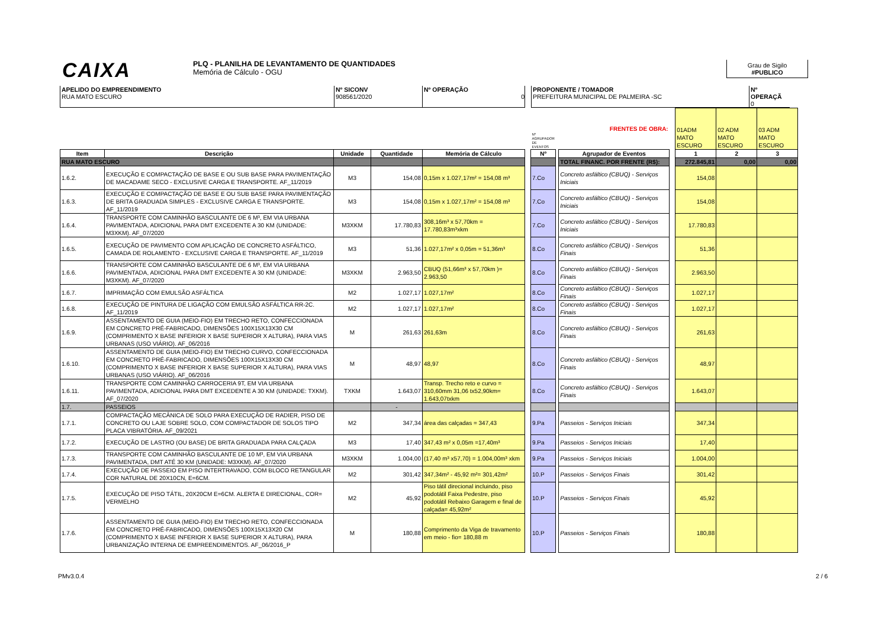CAIXA
PLQ - PLANILHA DE LEVANTAMENTO DE QUANTIDADES
Memória de Cálculo - OGU
Grau de Sigilo
#PUBLICO
APELIDO DO EMPREENDIMENTO
RUA MATO ESCURO
Nº SICONV
908561/2020
Nº OPERAÇÃO
0
PROPONENTE / TOMADOR
PREFEITURA MUNICIPAL DE PALMEIRA -SC
Nº OPERAÇÃ
0
| | | | | | | Nº AGRUPADOR DE EVENTOS | | FRENTES DE OBRA: | | 01ADM MATO ESCURO | 02 ADM MATO ESCURO | 03 ADM MATO ESCURO |
| Item | Descrição | Unidade | Quantidade | Memória de Cálculo | | Nº | | Agrupador de Eventos | | 1 | 2 | 3 |
| RUA MATO ESCURO | | | | | | | | TOTAL FINANC. POR FRENTE (R$): | | 272.845,81 | 0,00 | 0,00 |
| 1.6.2. | EXECUÇÃO E COMPACTAÇÃO DE BASE E OU SUB BASE PARA PAVIMENTAÇÃO DE MACADAME SECO - EXCLUSIVE CARGA E TRANSPORTE. AF_11/2019 | M3 | 154,08 | 0,15m x 1.027,17m² = 154,08 m³ | | 7.Co | | Concreto asfáltico (CBUQ) - Serviços Iniciais | | 154,08 | | |
| 1.6.3. | EXECUÇÃO E COMPACTAÇÃO DE BASE E OU SUB BASE PARA PAVIMENTAÇÃO DE BRITA GRADUADA SIMPLES - EXCLUSIVE CARGA E TRANSPORTE. AF_11/2019 | M3 | 154,08 | 0,15m x 1.027,17m² = 154,08 m³ | | 7.Co | | Concreto asfáltico (CBUQ) - Serviços Iniciais | | 154,08 | | |
| 1.6.4. | TRANSPORTE COM CAMINHÃO BASCULANTE DE 6 M³, EM VIA URBANA PAVIMENTADA, ADICIONAL PARA DMT EXCEDENTE A 30 KM (UNIDADE: M3XKM). AF_07/2020 | M3XKM | 17.780,83 | 308,16m³ x 57,70km = 17.780,83m³xkm | | 7.Co | | Concreto asfáltico (CBUQ) - Serviços Iniciais | | 17.780,83 | | |
| 1.6.5. | EXECUÇÃO DE PAVIMENTO COM APLICAÇÃO DE CONCRETO ASFÁLTICO, CAMADA DE ROLAMENTO - EXCLUSIVE CARGA E TRANSPORTE. AF_11/2019 | M3 | 51,36 | 1.027,17m² x 0,05m = 51,36m³ | | 8.Co | | Concreto asfáltico (CBUQ) - Serviços Finais | | 51,36 | | |
| 1.6.6. | TRANSPORTE COM CAMINHÃO BASCULANTE DE 6 M³, EM VIA URBANA PAVIMENTADA, ADICIONAL PARA DMT EXCEDENTE A 30 KM (UNIDADE: M3XKM). AF_07/2020 | M3XKM | 2.963,50 | CBUQ (51,66m³ x 57,70km )= 2.963,50 | | 8.Co | | Concreto asfáltico (CBUQ) - Serviços Finais | | 2.963,50 | | |
| 1.6.7. | IMPRIMAÇÃO COM EMULSÃO ASFÁLTICA | M2 | 1.027,17 | 1.027,17m² | | 8.Co | | Concreto asfáltico (CBUQ) - Serviços Finais | | 1.027,17 | | |
| 1.6.8. | EXECUÇÃO DE PINTURA DE LIGAÇÃO COM EMULSÃO ASFÁLTICA RR-2C. AF_11/2019 | M2 | 1.027,17 | 1.027,17m² | | 8.Co | | Concreto asfáltico (CBUQ) - Serviços Finais | | 1.027,17 | | |
| 1.6.9. | ASSENTAMENTO DE GUIA (MEIO-FIO) EM TRECHO RETO, CONFECCIONADA EM CONCRETO PRÉ-FABRICADO, DIMENSÕES 100X15X13X30 CM (COMPRIMENTO X BASE INFERIOR X BASE SUPERIOR X ALTURA), PARA VIAS URBANAS (USO VIÁRIO). AF_06/2016 | M | 261,63 | 261,63m | | 8.Co | | Concreto asfáltico (CBUQ) - Serviços Finais | | 261,63 | | |
| 1.6.10. | ASSENTAMENTO DE GUIA (MEIO-FIO) EM TRECHO CURVO, CONFECCIONADA EM CONCRETO PRÉ-FABRICADO, DIMENSÕES 100X15X13X30 CM (COMPRIMENTO X BASE INFERIOR X BASE SUPERIOR X ALTURA), PARA VIAS URBANAS (USO VIÁRIO). AF_06/2016 | M | 48,97 | 48,97 | | 8.Co | | Concreto asfáltico (CBUQ) - Serviços Finais | | 48,97 | | |
| 1.6.11. | TRANSPORTE COM CAMINHÃO CARROCERIA 9T, EM VIA URBANA PAVIMENTADA, ADICIONAL PARA DMT EXCEDENTE A 30 KM (UNIDADE: TXKM). AF_07/2020 | TXKM | 1.643,07 | Transp. Trecho reto e curvo = 310,60mm 31,06 tx52,90km= 1.643,07txkm | | 8.Co | | Concreto asfáltico (CBUQ) - Serviços Finais | | 1.643,07 | | |
| 1.7. | PASSEIOS | | - | | | | | | | | | |
| 1.7.1. | COMPACTAÇÃO MECÂNICA DE SOLO PARA EXECUÇÃO DE RADIER, PISO DE CONCRETO OU LAJE SOBRE SOLO, COM COMPACTADOR DE SOLOS TIPO PLACA VIBRATÓRIA. AF_09/2021 | M2 | 347,34 | área das calçadas = 347,43 | | 9.Pa | | Passeios - Serviços Iniciais | | 347,34 | | |
| 1.7.2. | EXECUÇÃO DE LASTRO (OU BASE) DE BRITA GRADUADA PARA CALÇADA | M3 | 17,40 | 347,43 m² x 0,05m =17,40m³ | | 9.Pa | | Passeios - Serviços Iniciais | | 17,40 | | |
| 1.7.3. | TRANSPORTE COM CAMINHÃO BASCULANTE DE 10 M³, EM VIA URBANA PAVIMENTADA, DMT ATÉ 30 KM (UNIDADE: M3XKM). AF_07/2020 | M3XKM | 1.004,00 | (17,40 m³ x57,70) = 1.004,00m³ xkm | | 9.Pa | | Passeios - Serviços Iniciais | | 1.004,00 | | |
| 1.7.4. | EXECUÇÃO DE PASSEIO EM PISO INTERTRAVADO, COM BLOCO RETANGULAR COR NATURAL DE 20X10CN, E=6CM. | M2 | 301,42 | 347,34m² - 45,92 m²= 301,42m² | | 10.P | | Passeios - Serviços Finais | | 301,42 | | |
| 1.7.5. | EXECUÇÃO DE PISO TÁTIL, 20X20CM E=6CM. ALERTA E DIRECIONAL, COR= VERMELHO | M2 | 45,92 | Piso tátil direcional incluindo, piso podotátil Faixa Pedestre, piso podotátil Rebaixo Garagem e final de calçada= 45,92m² | | 10.P | | Passeios - Serviços Finais | | 45,92 | | |
| 1.7.6. | ASSENTAMENTO DE GUIA (MEIO-FIO) EM TRECHO RETO, CONFECCIONADA EM CONCRETO PRÉ-FABRICADO, DIMENSÕES 100X15X13X20 CM (COMPRIMENTO X BASE INFERIOR X BASE SUPERIOR X ALTURA), PARA URBANIZAÇÃO INTERNA DE EMPREENDIMENTOS. AF_06/2016_P | M | 180,88 | Comprimento da Viga de travamento em meio - fio= 180,88 m | | 10.P | | Passeios - Serviços Finais | | 180,88 | | |
PMv3.0.4 2 / 6